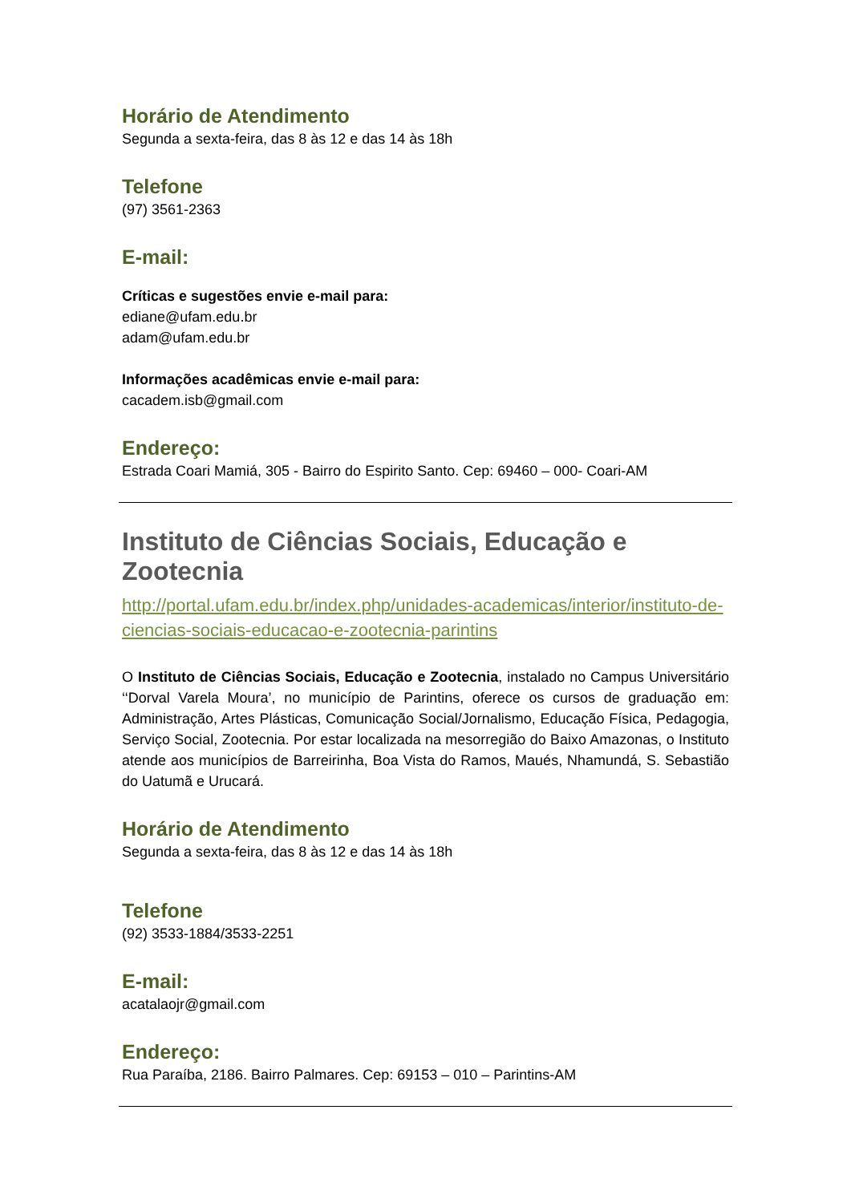Horário de Atendimento
Segunda a sexta-feira, das 8 às 12 e das 14 às 18h
Telefone
(97) 3561-2363
E-mail:
Críticas e sugestões envie e-mail para:
ediane@ufam.edu.br
adam@ufam.edu.br
Informações acadêmicas envie e-mail para:
cacadem.isb@gmail.com
Endereço:
Estrada Coari Mamiá, 305 - Bairro do Espirito Santo. Cep: 69460 – 000- Coari-AM
Instituto de Ciências Sociais, Educação e Zootecnia
http://portal.ufam.edu.br/index.php/unidades-academicas/interior/instituto-de-ciencias-sociais-educacao-e-zootecnia-parintins
O Instituto de Ciências Sociais, Educação e Zootecnia, instalado no Campus Universitário ‘‘Dorval Varela Moura’, no município de Parintins, oferece os cursos de graduação em: Administração, Artes Plásticas, Comunicação Social/Jornalismo, Educação Física, Pedagogia, Serviço Social, Zootecnia. Por estar localizada na mesorregião do Baixo Amazonas, o Instituto atende aos municípios de Barreirinha, Boa Vista do Ramos, Maués, Nhamundá, S. Sebastião do Uatumã e Urucará.
Horário de Atendimento
Segunda a sexta-feira, das 8 às 12 e das 14 às 18h
Telefone
(92) 3533-1884/3533-2251
E-mail:
acatalaojr@gmail.com
Endereço:
Rua Paraíba, 2186. Bairro Palmares. Cep: 69153 – 010 – Parintins-AM